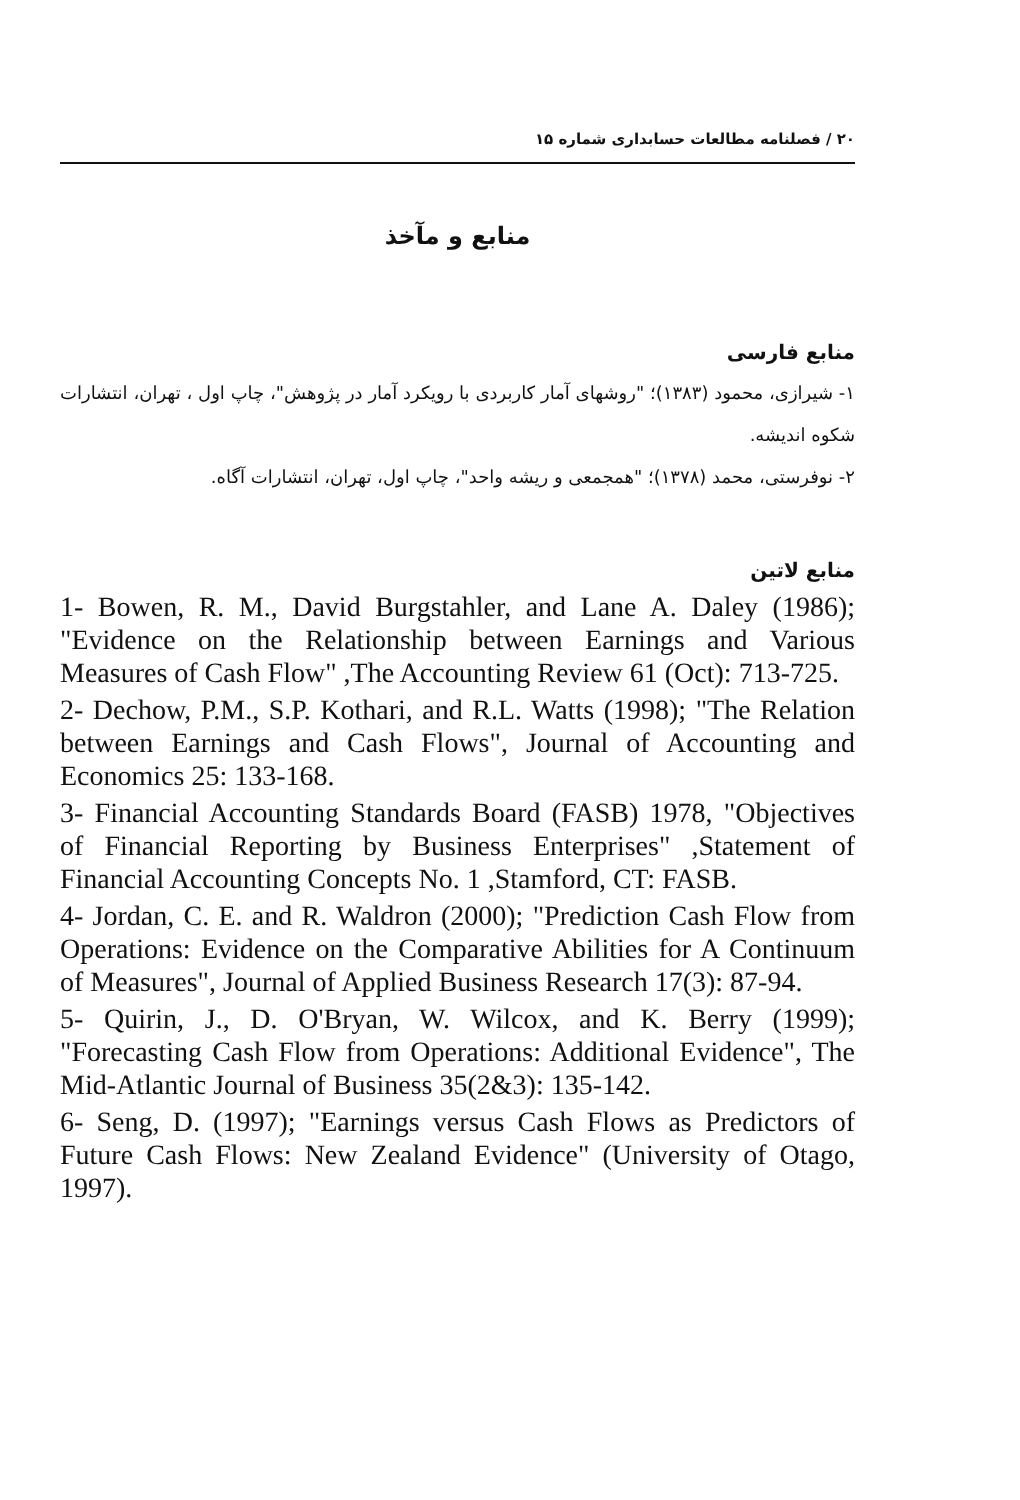۲۰ / فصلنامه مطالعات حسابداری شماره ۱۵
منابع و مآخذ
منابع فارسی
۱- شیرازی، محمود (۱۳۸۳)؛ "روشهای آمار کاربردی با رویکرد آمار در پژوهش"، چاپ اول ، تهران، انتشارات شکوه اندیشه.
۲- نوفرستی، محمد (۱۳۷۸)؛ "همجمعی و ریشه واحد"، چاپ اول، تهران، انتشارات آگاه.
منابع لاتین
1- Bowen, R. M., David Burgstahler, and Lane A. Daley (1986); "Evidence on the Relationship between Earnings and Various Measures of Cash Flow" ,The Accounting Review 61 (Oct): 713-725.
2- Dechow, P.M., S.P. Kothari, and R.L. Watts (1998); "The Relation between Earnings and Cash Flows", Journal of Accounting and Economics 25: 133-168.
3- Financial Accounting Standards Board (FASB) 1978, "Objectives of Financial Reporting by Business Enterprises" ,Statement of Financial Accounting Concepts No. 1 ,Stamford, CT: FASB.
4- Jordan, C. E. and R. Waldron (2000); "Prediction Cash Flow from Operations: Evidence on the Comparative Abilities for A Continuum of Measures", Journal of Applied Business Research 17(3): 87-94.
5- Quirin, J., D. O'Bryan, W. Wilcox, and K. Berry (1999); "Forecasting Cash Flow from Operations: Additional Evidence", The Mid-Atlantic Journal of Business 35(2&3): 135-142.
6- Seng, D. (1997); "Earnings versus Cash Flows as Predictors of Future Cash Flows: New Zealand Evidence" (University of Otago, 1997).